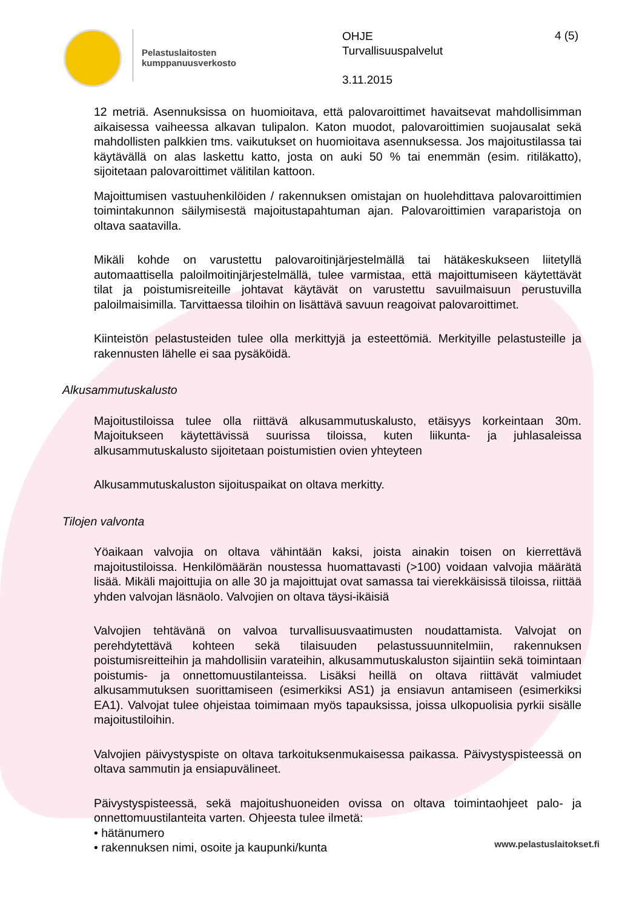Pelastuslaitosten
kumppanuusverkosto
OHJE
Turvallisuuspalvelut
3.11.2015
4 (5)
12 metriä. Asennuksissa on huomioitava, että palovaroittimet havaitsevat mahdollisimman aikaisessa vaiheessa alkavan tulipalon. Katon muodot, palovaroittimien suojausalat sekä mahdollisten palkkien tms. vaikutukset on huomioitava asennuksessa. Jos majoitustilassa tai käytävällä on alas laskettu katto, josta on auki 50 % tai enemmän (esim. ritiläkatto), sijoitetaan palovaroittimet välitilan kattoon.
Majoittumisen vastuuhenkilöiden / rakennuksen omistajan on huolehdittava palovaroittimien toimintakunnon säilymisestä majoitustapahtuman ajan. Palovaroittimien varaparistoja on oltava saatavilla.
Mikäli kohde on varustettu palovaroitinjärjestelmällä tai hätäkeskukseen liitetyllä automaattisella paloilmoitinjärjestelmällä, tulee varmistaa, että majoittumiseen käytettävät tilat ja poistumisreiteille johtavat käytävät on varustettu savuilmaisuun perustuvilla paloilmaisimilla. Tarvittaessa tiloihin on lisättävä savuun reagoivat palovaroittimet.
Kiinteistön pelastusteiden tulee olla merkittyjä ja esteettömiä. Merkityille pelastusteille ja rakennusten lähelle ei saa pysäköidä.
Alkusammutuskalusto
Majoitustiloissa tulee olla riittävä alkusammutuskalusto, etäisyys korkeintaan 30m. Majoitukseen käytettävissä suurissa tiloissa, kuten liikunta- ja juhlasaleissa alkusammutuskalusto sijoitetaan poistumistien ovien yhteyteen
Alkusammutuskaluston sijoituspaikat on oltava merkitty.
Tilojen valvonta
Yöaikaan valvojia on oltava vähintään kaksi, joista ainakin toisen on kierrettävä majoitustiloissa. Henkilömäärän noustessa huomattavasti (>100) voidaan valvojia määrätä lisää. Mikäli majoittujia on alle 30 ja majoittujat ovat samassa tai vierekkäisissä tiloissa, riittää yhden valvojan läsnäolo. Valvojien on oltava täysi-ikäisiä
Valvojien tehtävänä on valvoa turvallisuusvaatimusten noudattamista. Valvojat on perehdytettävä kohteen sekä tilaisuuden pelastussuunnitelmiin, rakennuksen poistumisreitteihin ja mahdollisiin varateihin, alkusammutuskaluston sijaintiin sekä toimintaan poistumis- ja onnettomuustilanteissa. Lisäksi heillä on oltava riittävät valmiudet alkusammutuksen suorittamiseen (esimerkiksi AS1) ja ensiavun antamiseen (esimerkiksi EA1). Valvojat tulee ohjeistaa toimimaan myös tapauksissa, joissa ulkopuolisia pyrkii sisälle majoitustiloihin.
Valvojien päivystyspiste on oltava tarkoituksenmukaisessa paikassa. Päivystyspisteessä on oltava sammutin ja ensiapuvälineet.
Päivystyspisteessä, sekä majoitushuoneiden ovissa on oltava toimintaohjeet palo- ja onnettomuustilanteita varten. Ohjeesta tulee ilmetä:
• hätänumero
• rakennuksen nimi, osoite ja kaupunki/kunta
www.pelastuslaitokset.fi